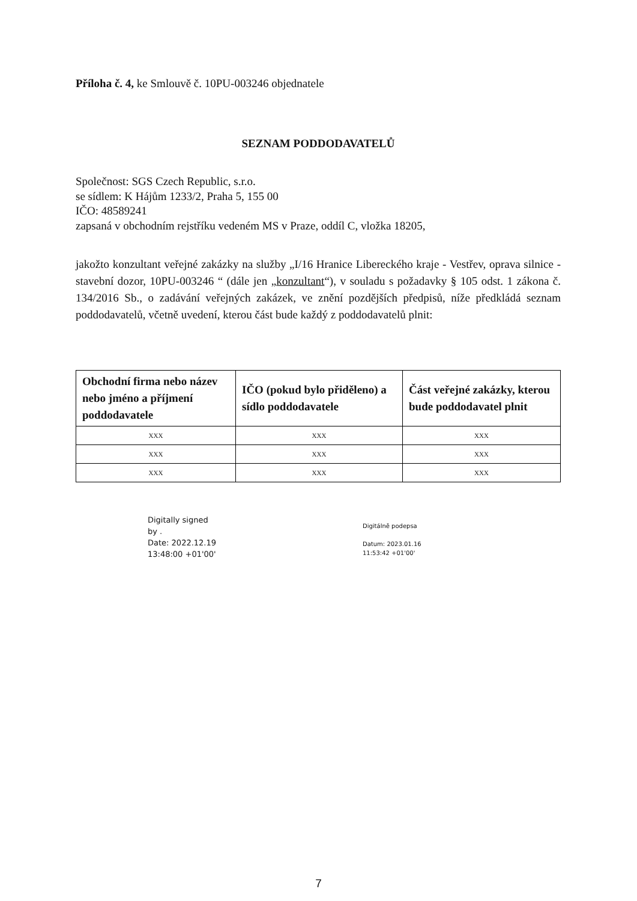Příloha č. 4, ke Smlouvě č. 10PU-003246 objednatele
SEZNAM PODDODAVATELŮ
Společnost: SGS Czech Republic, s.r.o.
se sídlem: K Hájům 1233/2, Praha 5, 155 00
IČO: 48589241
zapsaná v obchodním rejstříku vedeném MS v Praze, oddíl C, vložka 18205,
jakožto konzultant veřejné zakázky na služby „I/16 Hranice Libereckého kraje - Vestřev, oprava silnice - stavební dozor, 10PU-003246 “ (dále jen „konzultant“), v souladu s požadavky § 105 odst. 1 zákona č. 134/2016 Sb., o zadávání veřejných zakázek, ve znění pozdějších předpisů, níže předkládá seznam poddodavatelů, včetně uvedení, kterou část bude každý z poddodavatelů plnit:
| Obchodní firma nebo název nebo jméno a příjmení poddodavatele | IČO (pokud bylo přiděleno) a sídlo poddodavatele | Část veřejné zakázky, kterou bude poddodavatel plnit |
| --- | --- | --- |
| XXX | XXX | XXX |
| XXX | XXX | XXX |
| XXX | XXX | XXX |
Digitally signed
by .
Date: 2022.12.19
13:48:00 +01'00'
Digitálně podepsa
Datum: 2023.01.16
11:53:42 +01'00'
7